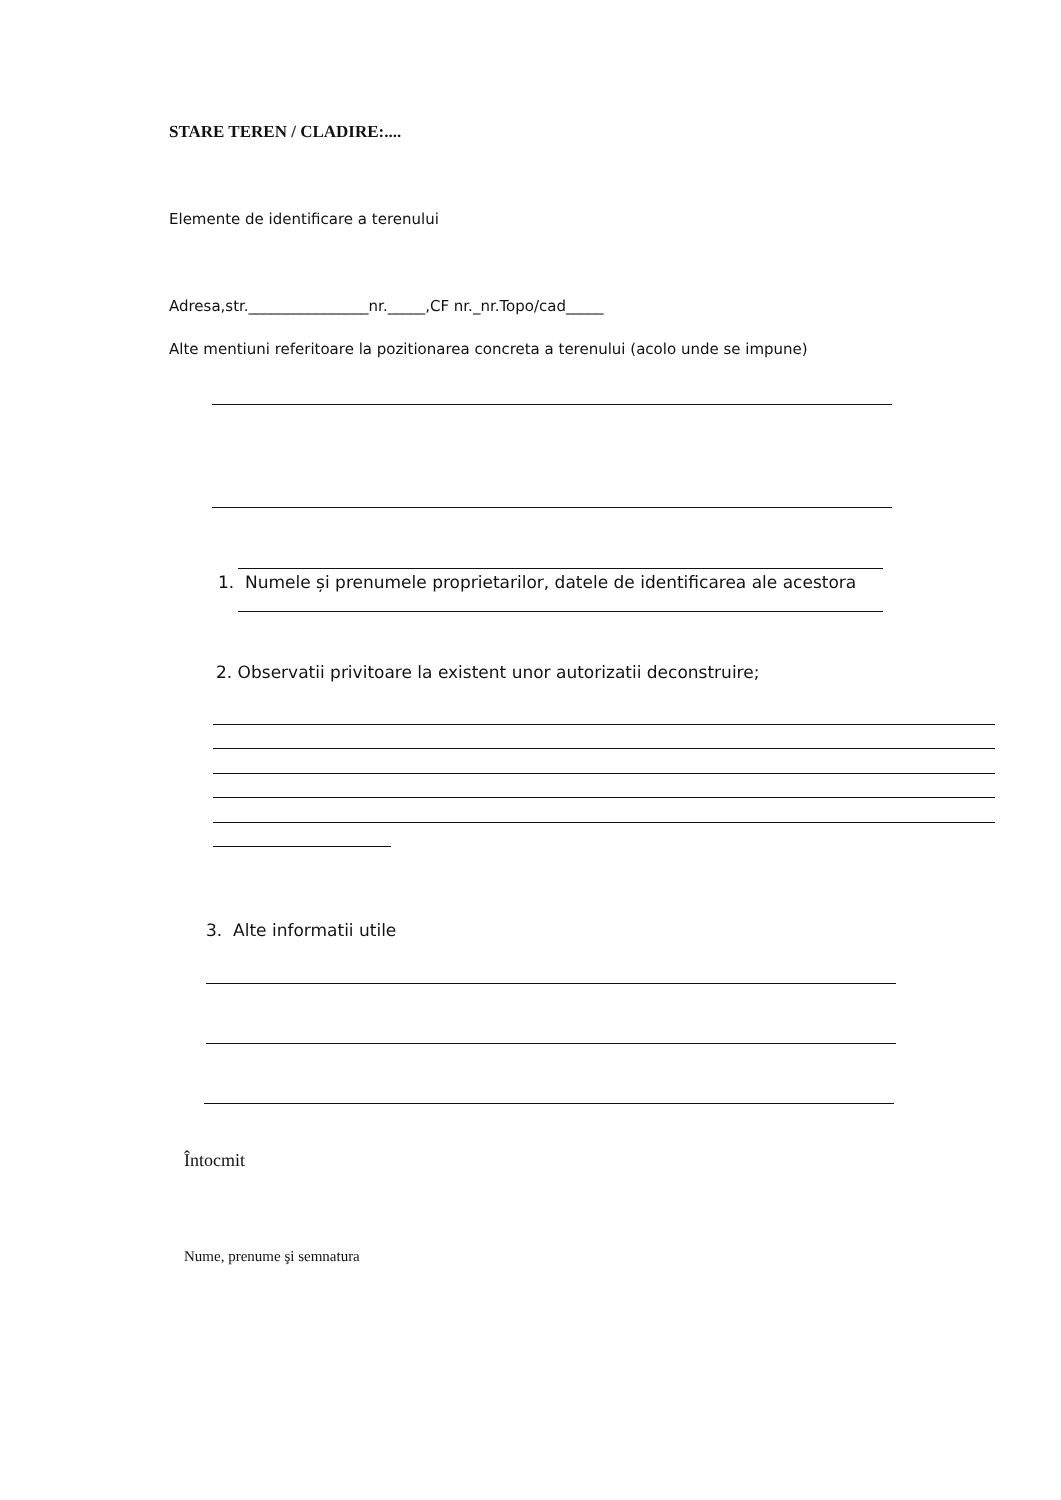STARE TEREN / CLADIRE:....
Elemente de identificare a terenului
Adresa,str.________________nr._____,CF nr._nr.Topo/cad_____
Alte mentiuni referitoare la pozitionarea concreta a terenului (acolo unde se impune)
1. Numele și prenumele proprietarilor, datele de identificarea ale acestora
2. Observatii privitoare la existent unor autorizatii deconstruire;
3. Alte informatii utile
Întocmit
Nume, prenume şi semnatura